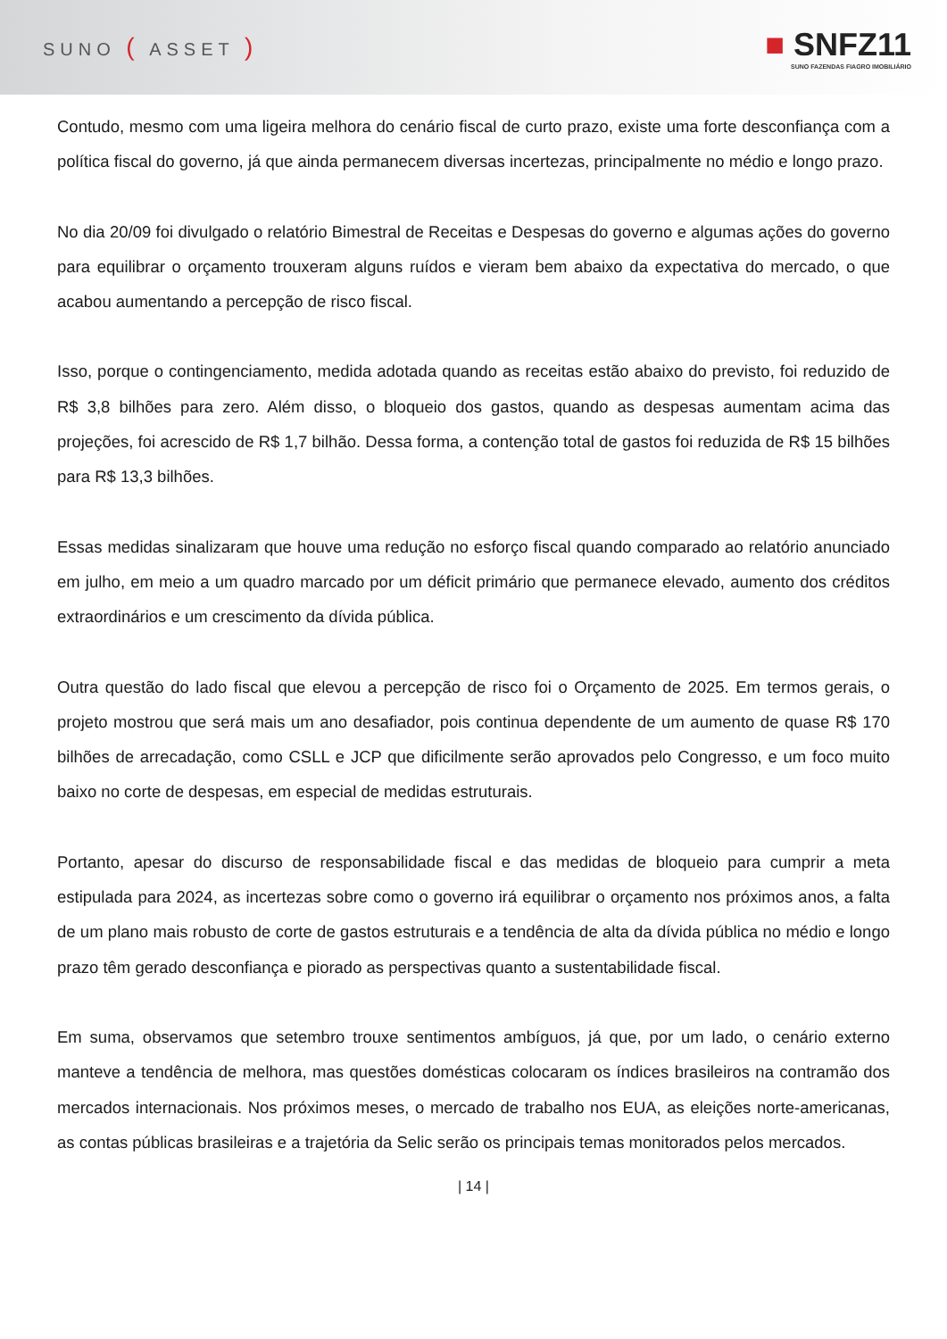SUNO ( ASSET )
■ SNFZ11
SUNO FAZENDAS FIAGRO IMOBILIÁRIO
Contudo, mesmo com uma ligeira melhora do cenário fiscal de curto prazo, existe uma forte desconfiança com a política fiscal do governo, já que ainda permanecem diversas incertezas, principalmente no médio e longo prazo.
No dia 20/09 foi divulgado o relatório Bimestral de Receitas e Despesas do governo e algumas ações do governo para equilibrar o orçamento trouxeram alguns ruídos e vieram bem abaixo da expectativa do mercado, o que acabou aumentando a percepção de risco fiscal.
Isso, porque o contingenciamento, medida adotada quando as receitas estão abaixo do previsto, foi reduzido de R$ 3,8 bilhões para zero. Além disso, o bloqueio dos gastos, quando as despesas aumentam acima das projeções, foi acrescido de R$ 1,7 bilhão. Dessa forma, a contenção total de gastos foi reduzida de R$ 15 bilhões para R$ 13,3 bilhões.
Essas medidas sinalizaram que houve uma redução no esforço fiscal quando comparado ao relatório anunciado em julho, em meio a um quadro marcado por um déficit primário que permanece elevado, aumento dos créditos extraordinários e um crescimento da dívida pública.
Outra questão do lado fiscal que elevou a percepção de risco foi o Orçamento de 2025. Em termos gerais, o projeto mostrou que será mais um ano desafiador, pois continua dependente de um aumento de quase R$ 170 bilhões de arrecadação, como CSLL e JCP que dificilmente serão aprovados pelo Congresso, e um foco muito baixo no corte de despesas, em especial de medidas estruturais.
Portanto, apesar do discurso de responsabilidade fiscal e das medidas de bloqueio para cumprir a meta estipulada para 2024, as incertezas sobre como o governo irá equilibrar o orçamento nos próximos anos, a falta de um plano mais robusto de corte de gastos estruturais e a tendência de alta da dívida pública no médio e longo prazo têm gerado desconfiança e piorado as perspectivas quanto a sustentabilidade fiscal.
Em suma, observamos que setembro trouxe sentimentos ambíguos, já que, por um lado, o cenário externo manteve a tendência de melhora, mas questões domésticas colocaram os índices brasileiros na contramão dos mercados internacionais. Nos próximos meses, o mercado de trabalho nos EUA, as eleições norte-americanas, as contas públicas brasileiras e a trajetória da Selic serão os principais temas monitorados pelos mercados.
| 14 |